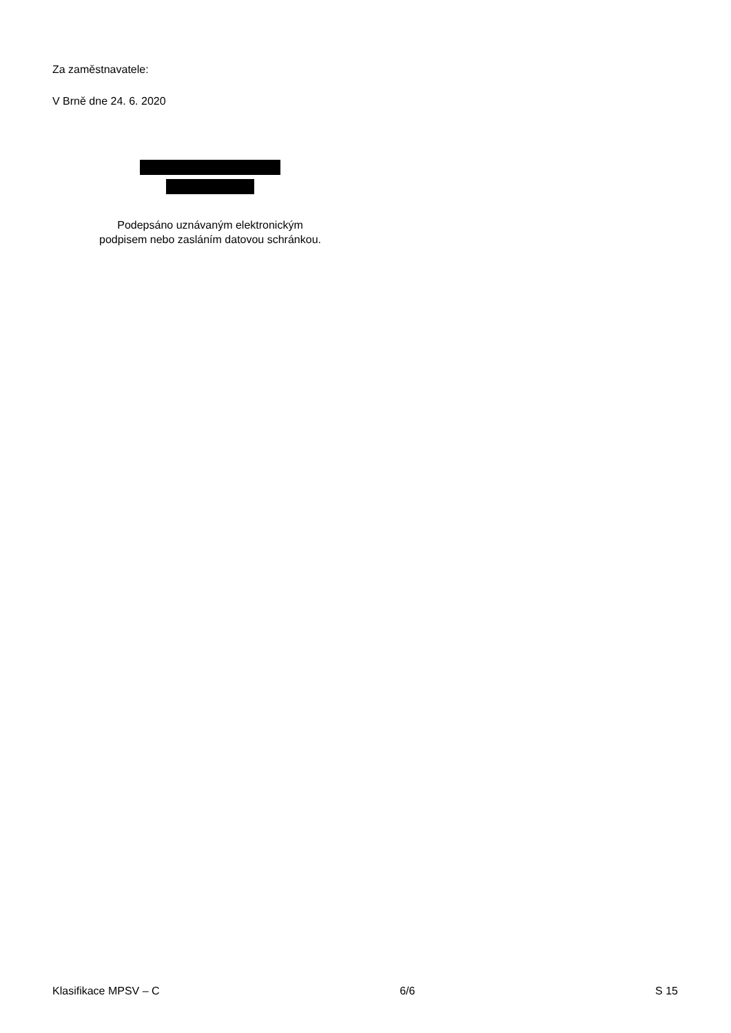Za zaměstnavatele:
V Brně dne 24. 6. 2020
Podepsáno uznávaným elektronickým
podpisem nebo zasláním datovou schránkou.
Klasifikace MPSV – C 6/6 S 15